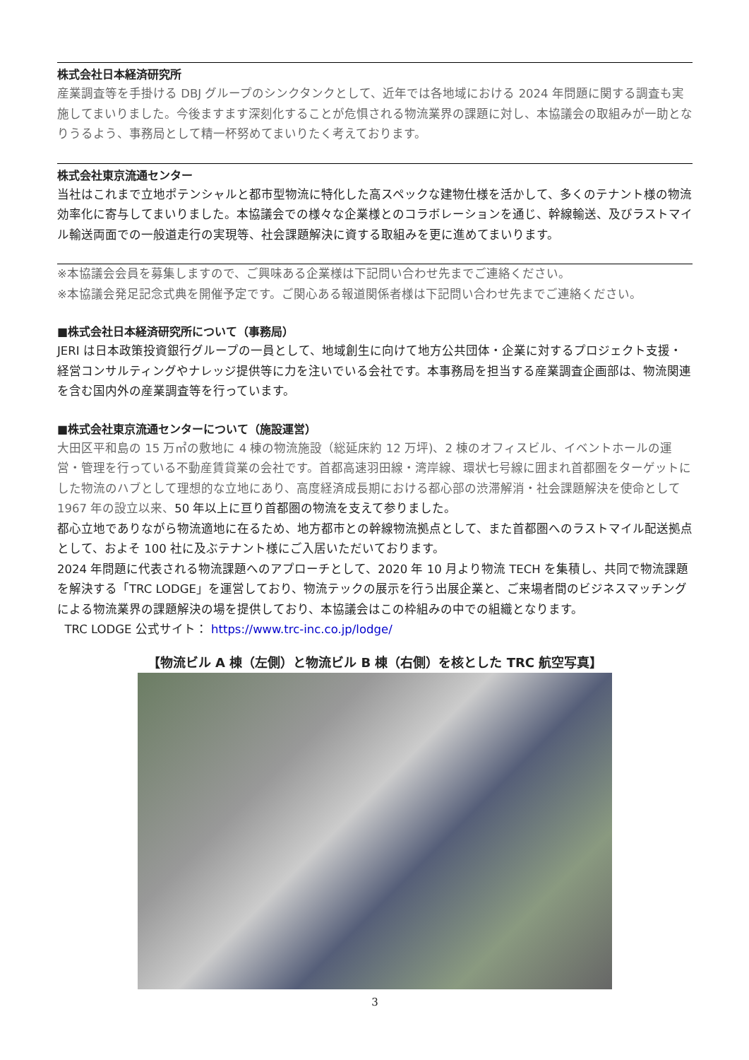株式会社日本経済研究所
産業調査等を手掛ける DBJ グループのシンクタンクとして、近年では各地域における 2024 年問題に関する調査も実施してまいりました。今後ますます深刻化することが危惧される物流業界の課題に対し、本協議会の取組みが一助となりうるよう、事務局として精一杯努めてまいりたく考えております。
株式会社東京流通センター
当社はこれまで立地ポテンシャルと都市型物流に特化した高スペックな建物仕様を活かして、多くのテナント様の物流効率化に寄与してまいりました。本協議会での様々な企業様とのコラボレーションを通じ、幹線輸送、及びラストマイル輸送両面での一般道走行の実現等、社会課題解決に資する取組みを更に進めてまいります。
※本協議会会員を募集しますので、ご興味ある企業様は下記問い合わせ先までご連絡ください。
※本協議会発足記念式典を開催予定です。ご関心ある報道関係者様は下記問い合わせ先までご連絡ください。
■株式会社日本経済研究所について（事務局）
JERI は日本政策投資銀行グループの一員として、地域創生に向けて地方公共団体・企業に対するプロジェクト支援・経営コンサルティングやナレッジ提供等に力を注いでいる会社です。本事務局を担当する産業調査企画部は、物流関連を含む国内外の産業調査等を行っています。
■株式会社東京流通センターについて（施設運営）
大田区平和島の 15 万㎡の敷地に 4 棟の物流施設（総延床約 12 万坪)、2 棟のオフィスビル、イベントホールの運営・管理を行っている不動産賃貸業の会社です。首都高速羽田線・湾岸線、環状七号線に囲まれ首都圏をターゲットにした物流のハブとして理想的な立地にあり、高度経済成長期における都心部の渋滞解消・社会課題解決を使命として 1967 年の設立以来、50 年以上に亘り首都圏の物流を支えて参りました。
都心立地でありながら物流適地に在るため、地方都市との幹線物流拠点として、また首都圏へのラストマイル配送拠点として、およそ 100 社に及ぶテナント様にご入居いただいております。
2024 年問題に代表される物流課題へのアプローチとして、2020 年 10 月より物流 TECH を集積し、共同で物流課題を解決する「TRC LODGE」を運営しており、物流テックの展示を行う出展企業と、ご来場者間のビジネスマッチングによる物流業界の課題解決の場を提供しており、本協議会はこの枠組みの中での組織となります。
TRC LODGE 公式サイト： https://www.trc-inc.co.jp/lodge/
【物流ビル A 棟（左側）と物流ビル B 棟（右側）を核とした TRC 航空写真】
3